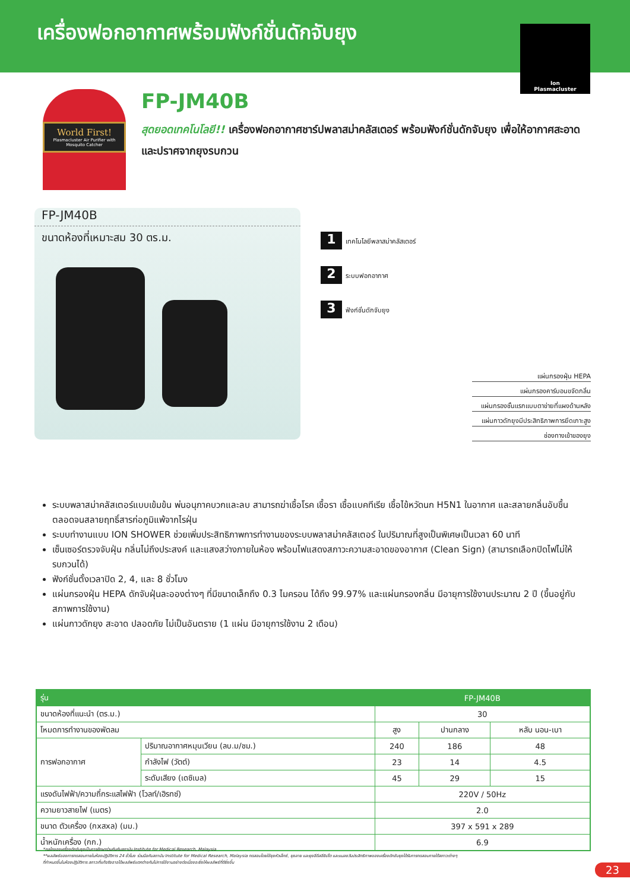เครื่องฟอกอากาศพร้อมฟังก์ชั่นดักจับยุง
Ion
Plasmacluster
World First!
Plasmacluster Air Purifier with Mosquito Catcher
FP-JM40B
สุดยอดเทคโนโลยี!! เครื่องฟอกอากาศชาร์ปพลาสม่าคลัสเตอร์ พร้อมฟังก์ชั่นดักจับยุง เพื่อให้อากาศสะอาดและปราศจากยุงรบกวน
FP-JM40B
ขนาดห้องที่เหมาะสม 30 ตร.ม.
1 เทคโนโลยีพลาสม่าคลัสเตอร์
2 ระบบฟอกอากาศ
3 ฟังก์ชั่นดักจับยุง
แผ่นกรองฝุ่น HEPA
แผ่นกรองคาร์บอนขจัดกลิ่น
แผ่นกรองชั้นแรกแบบตาข่ายที่แผงด้านหลัง
แผ่นกาวดักยุงมีประสิทธิภาพการยึดเกาะสูง
ช่องทางเข้าของยุง
ระบบพลาสม่าคลัสเตอร์แบบเข้มข้น พ่นอนุภาคบวกและลบ สามารถฆ่าเชื้อโรค เชื้อรา เชื้อแบคทีเรีย เชื้อไข้หวัดนก H5N1 ในอากาศ และสลายกลิ่นอับชื้นตลอดจนสลายฤทธิ์สารก่อภูมิแพ้จากไรฝุ่น
ระบบทำงานแบบ ION SHOWER ช่วยเพิ่มประสิทธิภาพการทำงานของระบบพลาสม่าคลัสเตอร์ ในปริมาณที่สูงเป็นพิเศษเป็นเวลา 60 นาที
เซ็นเซอร์ตรวจจับฝุ่น กลิ่นไม่ถึงประสงค์ และแสงสว่างภายในห้อง พร้อมไฟแสดงสภาวะความสะอาดของอากาศ (Clean Sign) (สามารถเลือกปิดไฟไม่ให้รบกวนได้)
ฟังก์ชั่นตั้งเวลาปิด 2, 4, และ 8 ชั่วโมง
แผ่นกรองฝุ่น HEPA ดักจับฝุ่นละอองต่างๆ ที่มีขนาดเล็กถึง 0.3 ไมครอน ได้ถึง 99.97% และแผ่นกรองกลิ่น มีอายุการใช้งานประมาณ 2 ปี (ขึ้นอยู่กับสภาพการใช้งาน)
แผ่นกาวดักยุง สะอาด ปลอดภัย ไม่เป็นอันตราย (1 แผ่น มีอายุการใช้งาน 2 เดือน)
| รุ่น | | FP-JM40B | | |
| --- | --- | --- | --- | --- |
| ขนาดห้องที่แนะนำ (ตร.ม.) | | 30 | | |
| โหมดการทำงานของพัดลม | | สูง | ปานกลาง | หลับ นอน-เบา |
| การฟอกอากาศ | ปริมาณอากาศหมุนเวียน (ลบ.ม/ชม.) | 240 | 186 | 48 |
| | กำลังไฟ (วัตต์) | 23 | 14 | 4.5 |
| | ระดับเสียง (เดซิเบล) | 45 | 29 | 15 |
| แรงดันไฟฟ้า/ความถี่กระแสไฟฟ้า (โวลท์/เฮิรทซ์) | | 220V / 50Hz | | |
| ความยาวสายไฟ (เมตร) | | 2.0 | | |
| ขนาด ตัวเครื่อง (กxสxล) (มม.) | | 397 x 591 x 289 | | |
| น้ำหนักเครื่อง (กก.) | | 6.9 | | |
*กลไกของเครื่องดักจับยุงเป็นการศึกษาร่วมกันกับสถาบัน Institute for Medical Research, Malaysia
**ผลลัพธ์ของการทดสอบภายในห้องปฏิบัติการ 24 ชั่วโมง ร่วมมือกับสถาบัน Institute for Medical Research, Malaysia ทดสอบโดยใช้ยุงหัวเล็กซ์, ยุงลาย และยุงอีดีสอียิปไต และแมลงวันประสิทธิภาพของเครื่องดักจับยุงได้รับการทดสอบภายใต้สภาวะต่างๆ
ที่กำหนดขึ้นในห้องปฏิบัติการ สภาวะที่แท้จริงอาจได้ผลลัพธ์แตกต่างกันไปการใช้งานอย่างต่อเนื่องจะยิ่งให้ผลลัพธ์ที่ดียิ่งขึ้น
23